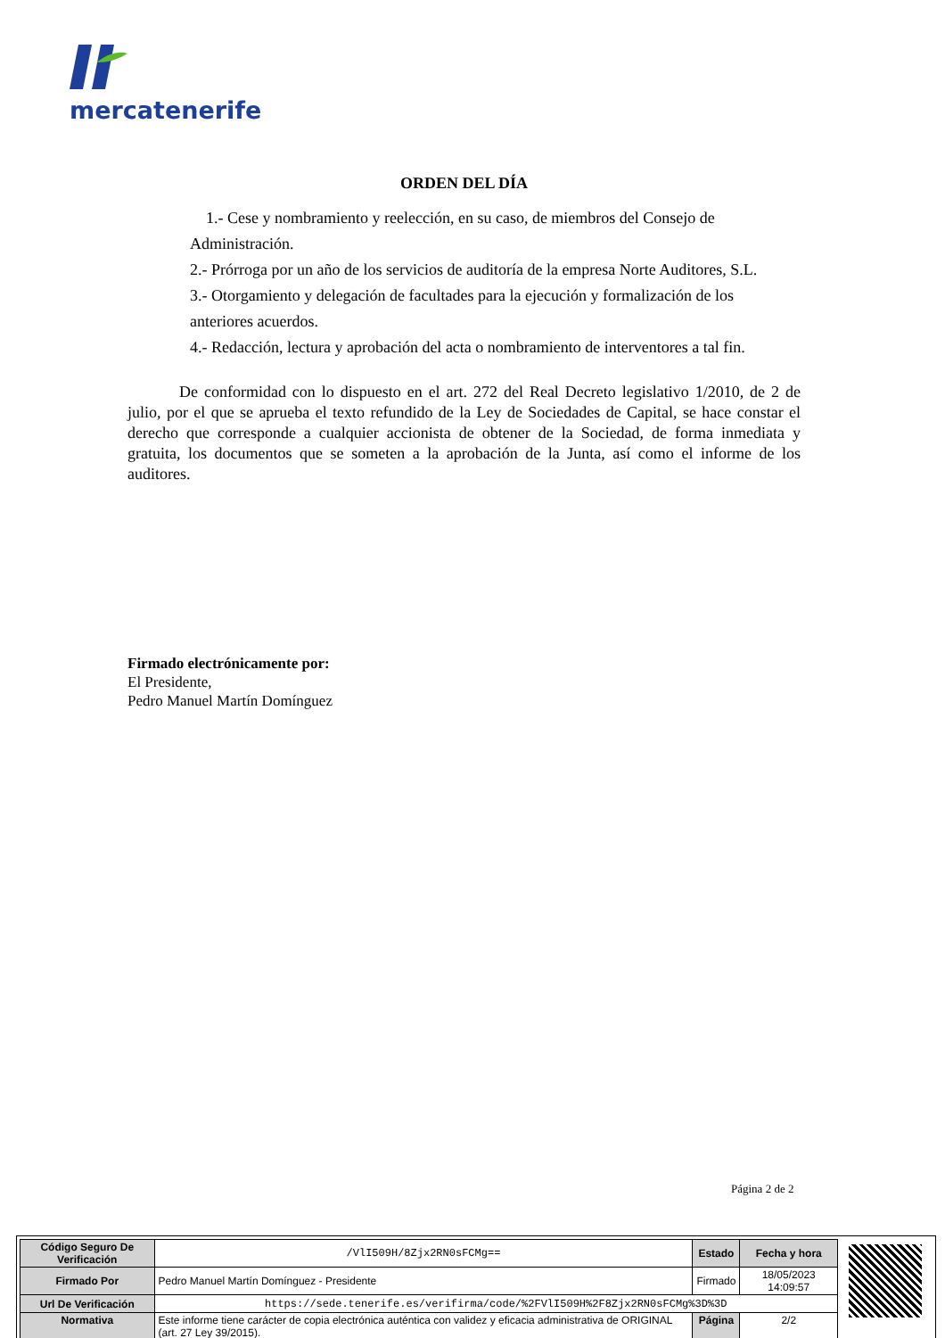mercatenerife
ORDEN DEL DÍA
1.- Cese y nombramiento y reelección, en su caso, de miembros del Consejo de Administración.
2.- Prórroga por un año de los servicios de auditoría de la empresa Norte Auditores, S.L.
3.- Otorgamiento y delegación de facultades para la ejecución y formalización de los anteriores acuerdos.
4.- Redacción, lectura y aprobación del acta o nombramiento de interventores a tal fin.
De conformidad con lo dispuesto en el art. 272 del Real Decreto legislativo 1/2010, de 2 de julio, por el que se aprueba el texto refundido de la Ley de Sociedades de Capital, se hace constar el derecho que corresponde a cualquier accionista de obtener de la Sociedad, de forma inmediata y gratuita, los documentos que se someten a la aprobación de la Junta, así como el informe de los auditores.
Firmado electrónicamente por:
El Presidente,
Pedro Manuel Martín Domínguez
Página 2 de 2
| Código Seguro De Verificación | /VlI509H/8Zjx2RN0sFCMg== | Estado | Fecha y hora |
| Firmado Por | Pedro Manuel Martín Domínguez - Presidente | Firmado | 18/05/2023 14:09:57 |
| Url De Verificación | https://sede.tenerife.es/verifirma/code/%2FVlI509H%2F8Zjx2RN0sFCMg%3D%3D | | |
| Normativa | Este informe tiene carácter de copia electrónica auténtica con validez y eficacia administrativa de ORIGINAL (art. 27 Ley 39/2015). | Página | 2/2 |